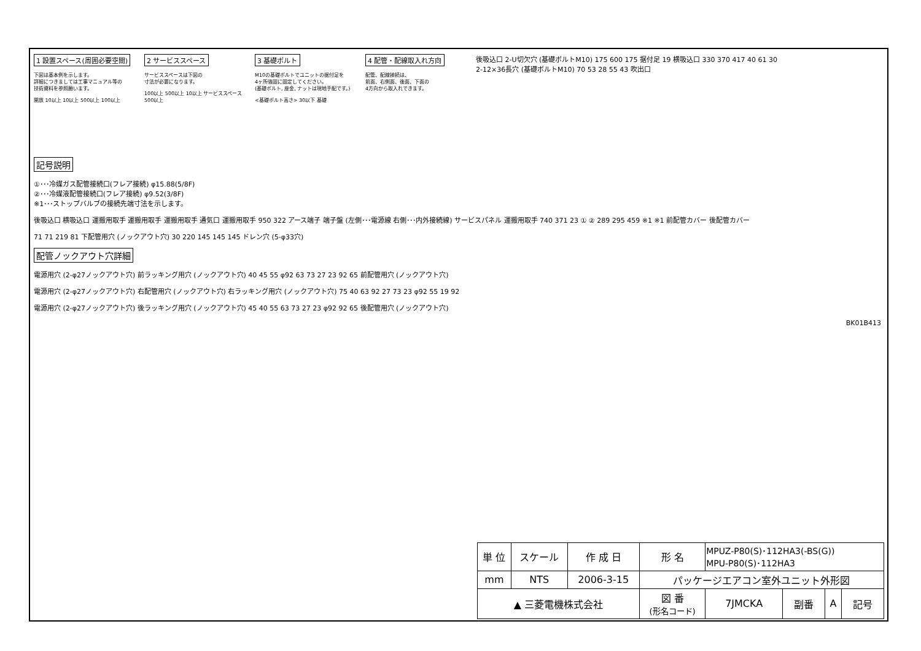1 設置スペース(周囲必要空間)
下図は基本例を示します。
詳細につきましては工事マニュアル等の
技術資料を参照願います。
開放 10以上 10以上 500以上 100以上
2 サービススペース
サービススペースは下図の
寸法が必要になります。
100以上 500以上 10以上 サービススペース 500以上
3 基礎ボルト
M10の基礎ボルトでユニットの据付足を
4ヶ所強固に固定してください。
(基礎ボルト, 座金, ナットは現地手配です。)
<基礎ボルト高さ> 30以下 基礎
4 配管・配線取入れ方向
配管、配線接続は、
前面、右側面、後面、下面の
4方向から取入れできます。
後吸込口 2-U切欠穴 (基礎ボルトM10) 175 600 175 据付足 19 横吸込口 330 370 417 40 61 30 2-12×36長穴 (基礎ボルトM10) 70 53 28 55 43 吹出口
記号説明
①･･･冷媒ガス配管接続口(フレア接続) φ15.88(5/8F)
②･･･冷媒液配管接続口(フレア接続) φ9.52(3/8F)
※1･･･ストップバルブの接続先端寸法を示します。
後吸込口 横吸込口 運搬用取手 運搬用取手 運搬用取手 通気口 運搬用取手 950 322 アース端子 端子盤 (左側･･･電源線 右側･･･内外接続線) サービスパネル 運搬用取手 740 371 23 ① ② 289 295 459 ※1 ※1 前配管カバー 後配管カバー
71 71 219 81 下配管用穴 (ノックアウト穴) 30 220 145 145 145 ドレン穴 (5-φ33穴)
配管ノックアウト穴詳細
電源用穴 (2-φ27ノックアウト穴) 前ラッキング用穴 (ノックアウト穴) 40 45 55 φ92 63 73 27 23 92 65 前配管用穴 (ノックアウト穴)
電源用穴 (2-φ27ノックアウト穴) 右配管用穴 (ノックアウト穴) 右ラッキング用穴 (ノックアウト穴) 75 40 63 92 27 73 23 φ92 55 19 92
電源用穴 (2-φ27ノックアウト穴) 後ラッキング用穴 (ノックアウト穴) 45 40 55 63 73 27 23 φ92 92 65 後配管用穴 (ノックアウト穴)
BK01B413
| 単 位 | スケール | 作 成 日 | 形 名 | MPUZ-P80(S)･112HA3(-BS(G)) MPU-P80(S)･112HA3 | | | |
| mm | NTS | 2006-3-15 | パッケージエアコン室外ユニット外形図 | | | | |
| ▲ 三菱電機株式会社 | | | 図 番 (形名コード) | 7JMCKA | 副番 | A | 記号 |